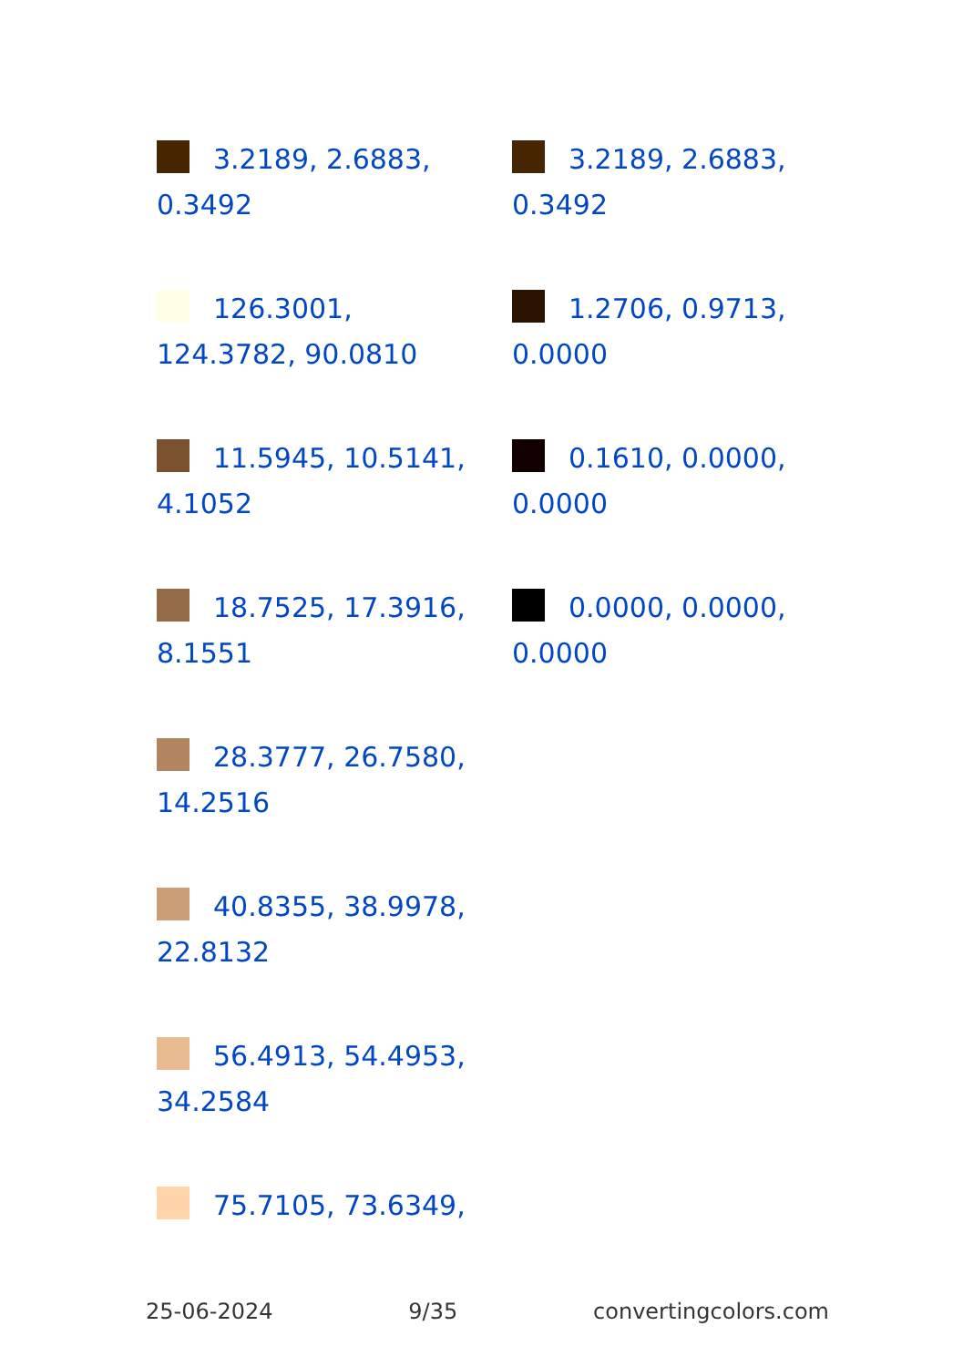3.2189, 2.6883, 0.3492
126.3001, 124.3782, 90.0810
11.5945, 10.5141, 4.1052
18.7525, 17.3916, 8.1551
28.3777, 26.7580, 14.2516
40.8355, 38.9978, 22.8132
56.4913, 54.4953, 34.2584
75.7105, 73.6349,
3.2189, 2.6883, 0.3492
1.2706, 0.9713, 0.0000
0.1610, 0.0000, 0.0000
0.0000, 0.0000, 0.0000
25-06-2024 9/35 convertingcolors.com